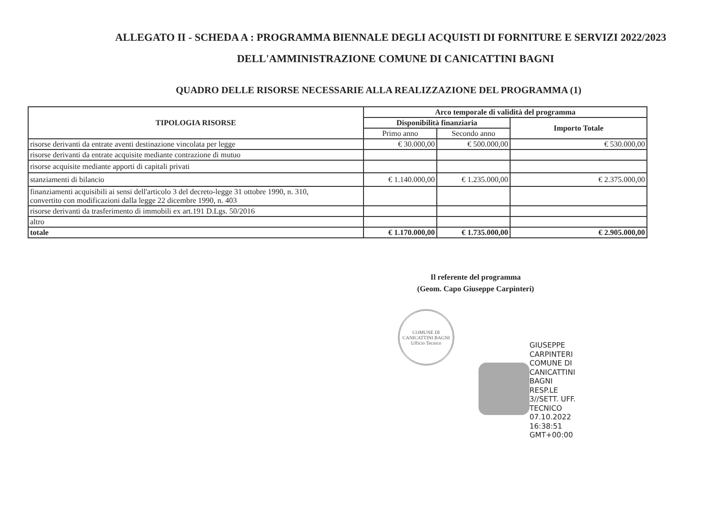ALLEGATO II - SCHEDA A : PROGRAMMA BIENNALE DEGLI ACQUISTI DI FORNITURE E SERVIZI 2022/2023
DELL'AMMINISTRAZIONE COMUNE DI CANICATTINI BAGNI
QUADRO DELLE RISORSE NECESSARIE ALLA REALIZZAZIONE DEL PROGRAMMA (1)
| TIPOLOGIA RISORSE | Arco temporale di validità del programma | | |
| --- | --- | --- | --- |
| | Disponibilità finanziaria | | Importo Totale |
| | Primo anno | Secondo anno | |
| risorse derivanti da entrate aventi destinazione vincolata per legge | € 30.000,00 | € 500.000,00 | € 530.000,00 |
| risorse derivanti da entrate acquisite mediante contrazione di mutuo | | | |
| risorse acquisite mediante apporti di capitali privati | | | |
| stanziamenti di bilancio | € 1.140.000,00 | € 1.235.000,00 | € 2.375.000,00 |
| finanziamenti acquisibili ai sensi dell'articolo 3 del decreto-legge 31 ottobre 1990, n. 310, convertito con modificazioni dalla legge 22 dicembre 1990, n. 403 | | | |
| risorse derivanti da trasferimento di immobili ex art.191 D.Lgs. 50/2016 | | | |
| altro | | | |
| totale | € 1.170.000,00 | € 1.735.000,00 | € 2.905.000,00 |
Il referente del programma
(Geom. Capo Giuseppe Carpinteri)
COMUNE DI CANICATTINI BAGNI
Ufficio Tecnico
GIUSEPPE
CARPINTERI
COMUNE DI
CANICATTINI
BAGNI
RESP.LE
3//SETT. UFF.
TECNICO
07.10.2022
16:38:51
GMT+00:00